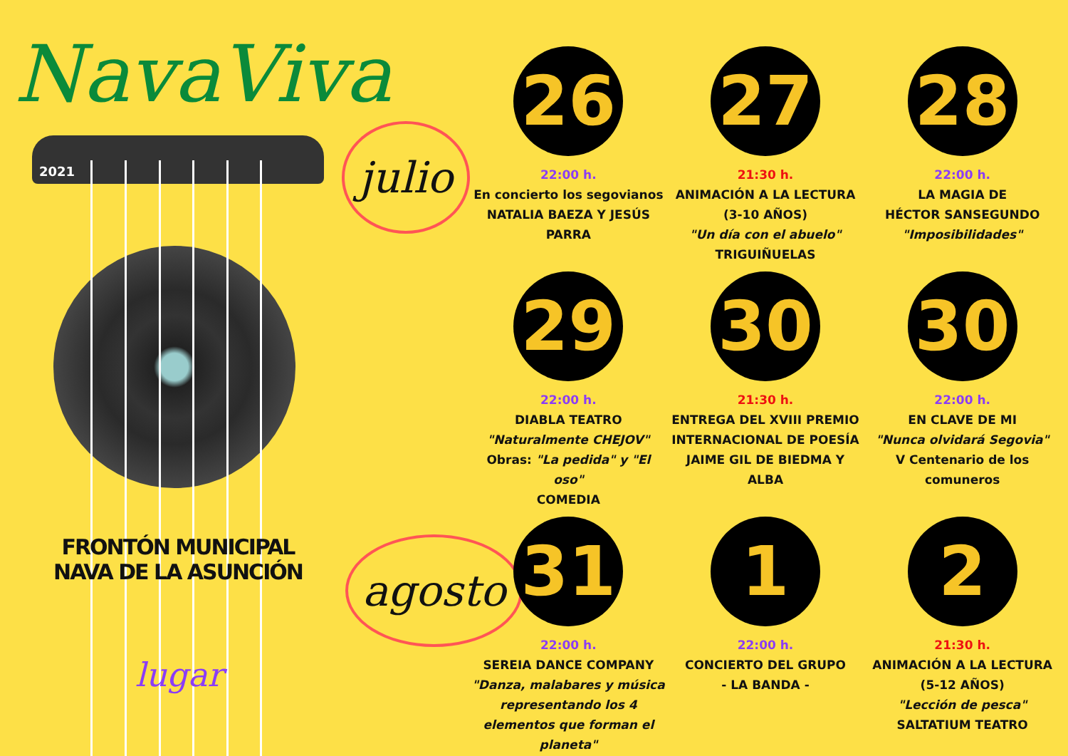NavaViva
2021
FRONTÓN MUNICIPAL
NAVA DE LA ASUNCIÓN
lugar
julio
agosto
26
22:00 h.
En concierto los segovianos
NATALIA BAEZA Y JESÚS PARRA
27
21:30 h.
ANIMACIÓN A LA LECTURA (3-10 AÑOS)
"Un día con el abuelo" TRIGUIÑUELAS
28
22:00 h.
LA MAGIA DE
HÉCTOR SANSEGUNDO
"Imposibilidades"
29
22:00 h.
DIABLA TEATRO
"Naturalmente CHEJOV"
Obras: "La pedida" y "El oso"
COMEDIA
30
21:30 h.
ENTREGA DEL XVIII PREMIO INTERNACIONAL DE POESÍA JAIME GIL DE BIEDMA Y ALBA
30
22:00 h.
EN CLAVE DE MI
"Nunca olvidará Segovia"
V Centenario de los comuneros
31
22:00 h.
SEREIA DANCE COMPANY
"Danza, malabares y música representando los 4 elementos que forman el planeta"
1
22:00 h.
CONCIERTO DEL GRUPO
- LA BANDA -
2
21:30 h.
ANIMACIÓN A LA LECTURA
(5-12 AÑOS)
"Lección de pesca"
SALTATIUM TEATRO